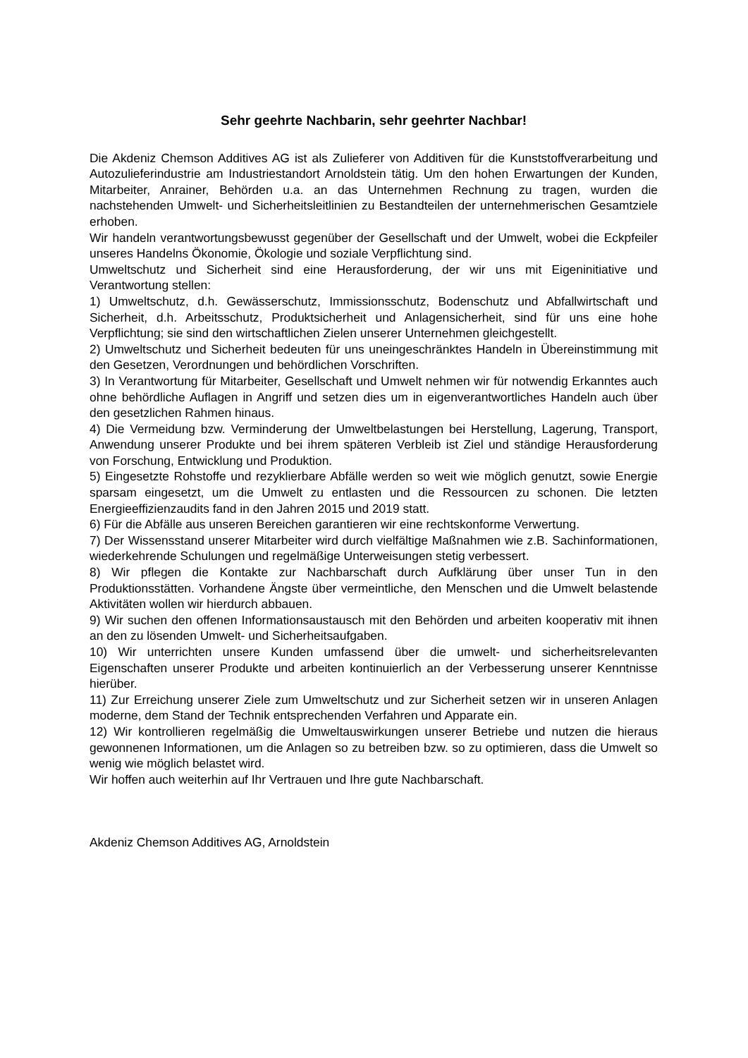Sehr geehrte Nachbarin, sehr geehrter Nachbar!
Die Akdeniz Chemson Additives AG ist als Zulieferer von Additiven für die Kunststoffverarbeitung und Autozulieferindustrie am Industriestandort Arnoldstein tätig. Um den hohen Erwartungen der Kunden, Mitarbeiter, Anrainer, Behörden u.a. an das Unternehmen Rechnung zu tragen, wurden die nachstehenden Umwelt- und Sicherheitsleitlinien zu Bestandteilen der unternehmerischen Gesamtziele erhoben.
Wir handeln verantwortungsbewusst gegenüber der Gesellschaft und der Umwelt, wobei die Eckpfeiler unseres Handelns Ökonomie, Ökologie und soziale Verpflichtung sind.
Umweltschutz und Sicherheit sind eine Herausforderung, der wir uns mit Eigeninitiative und Verantwortung stellen:
1) Umweltschutz, d.h. Gewässerschutz, Immissionsschutz, Bodenschutz und Abfallwirtschaft und Sicherheit, d.h. Arbeitsschutz, Produktsicherheit und Anlagensicherheit, sind für uns eine hohe Verpflichtung; sie sind den wirtschaftlichen Zielen unserer Unternehmen gleichgestellt.
2) Umweltschutz und Sicherheit bedeuten für uns uneingeschränktes Handeln in Übereinstimmung mit den Gesetzen, Verordnungen und behördlichen Vorschriften.
3) In Verantwortung für Mitarbeiter, Gesellschaft und Umwelt nehmen wir für notwendig Erkanntes auch ohne behördliche Auflagen in Angriff und setzen dies um in eigenverantwortliches Handeln auch über den gesetzlichen Rahmen hinaus.
4) Die Vermeidung bzw. Verminderung der Umweltbelastungen bei Herstellung, Lagerung, Transport, Anwendung unserer Produkte und bei ihrem späteren Verbleib ist Ziel und ständige Herausforderung von Forschung, Entwicklung und Produktion.
5) Eingesetzte Rohstoffe und rezyklierbare Abfälle werden so weit wie möglich genutzt, sowie Energie sparsam eingesetzt, um die Umwelt zu entlasten und die Ressourcen zu schonen. Die letzten Energieeffizienzaudits fand in den Jahren 2015 und 2019 statt.
6) Für die Abfälle aus unseren Bereichen garantieren wir eine rechtskonforme Verwertung.
7) Der Wissensstand unserer Mitarbeiter wird durch vielfältige Maßnahmen wie z.B. Sachinformationen, wiederkehrende Schulungen und regelmäßige Unterweisungen stetig verbessert.
8) Wir pflegen die Kontakte zur Nachbarschaft durch Aufklärung über unser Tun in den Produktionsstätten. Vorhandene Ängste über vermeintliche, den Menschen und die Umwelt belastende Aktivitäten wollen wir hierdurch abbauen.
9) Wir suchen den offenen Informationsaustausch mit den Behörden und arbeiten kooperativ mit ihnen an den zu lösenden Umwelt- und Sicherheitsaufgaben.
10) Wir unterrichten unsere Kunden umfassend über die umwelt- und sicherheitsrelevanten Eigenschaften unserer Produkte und arbeiten kontinuierlich an der Verbesserung unserer Kenntnisse hierüber.
11) Zur Erreichung unserer Ziele zum Umweltschutz und zur Sicherheit setzen wir in unseren Anlagen moderne, dem Stand der Technik entsprechenden Verfahren und Apparate ein.
12) Wir kontrollieren regelmäßig die Umweltauswirkungen unserer Betriebe und nutzen die hieraus gewonnenen Informationen, um die Anlagen so zu betreiben bzw. so zu optimieren, dass die Umwelt so wenig wie möglich belastet wird.
Wir hoffen auch weiterhin auf Ihr Vertrauen und Ihre gute Nachbarschaft.
Akdeniz Chemson Additives AG, Arnoldstein